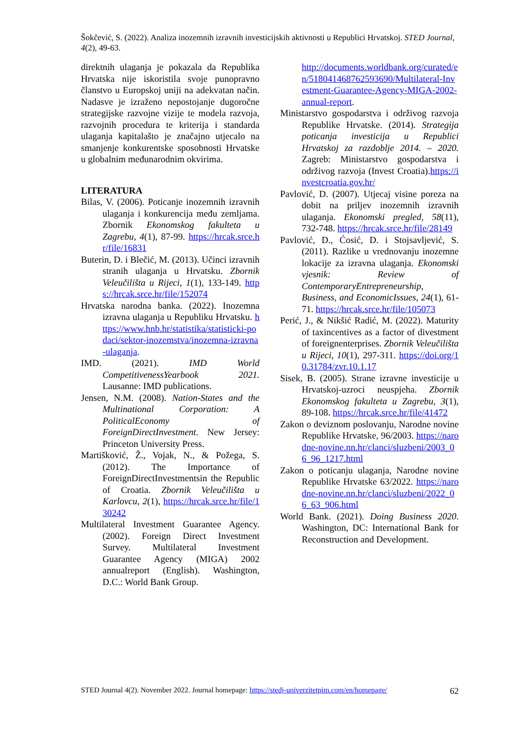Šokčević, S. (2022). Analiza inozemnih izravnih investicijskih aktivnosti u Republici Hrvatskoj. STED Journal, 4(2), 49-63.
direktnih ulaganja je pokazala da Republika Hrvatska nije iskoristila svoje punopravno članstvo u Europskoj uniji na adekvatan način. Nadasve je izraženo nepostojanje dugoročne strategijske razvojne vizije te modela razvoja, razvojnih procedura te kriterija i standarda ulaganja kapitalašto je značajno utjecalo na smanjenje konkurentske sposobnosti Hrvatske u globalnim međunarodnim okvirima.
LITERATURA
Bilas, V. (2006). Poticanje inozemnih izravnih ulaganja i konkurencija među zemljama. Zbornik Ekonomskog fakulteta u Zagrebu, 4(1), 87-99. https://hrcak.srce.hr/file/16831
Buterin, D. i Blečić, M. (2013). Učinci izravnih stranih ulaganja u Hrvatsku. Zbornik Veleučilišta u Rijeci, 1(1), 133-149. https://hrcak.srce.hr/file/152074
Hrvatska narodna banka. (2022). Inozemna izravna ulaganja u Republiku Hrvatsku. https://www.hnb.hr/statistika/statisticki-podaci/sektor-inozemstva/inozemna-izravna-ulaganja.
IMD. (2021). IMD World CompetitivenessYearbook 2021. Lausanne: IMD publications.
Jensen, N.M. (2008). Nation-States and the Multinational Corporation: A PoliticalEconomy of ForeignDirectInvestment. New Jersey: Princeton University Press.
Martišković, Ž., Vojak, N., & Požega, S. (2012). The Importance of ForeignDirectInvestmentsin the Republic of Croatia. Zbornik Veleučilišta u Karlovcu, 2(1), https://hrcak.srce.hr/file/130242
Multilateral Investment Guarantee Agency. (2002). Foreign Direct Investment Survey. Multilateral Investment Guarantee Agency (MIGA) 2002 annualreport (English). Washington, D.C.: World Bank Group.
http://documents.worldbank.org/curated/en/518041468762593690/Multilateral-Investment-Guarantee-Agency-MIGA-2002-annual-report.
Ministarstvo gospodarstva i održivog razvoja Republike Hrvatske. (2014). Strategija poticanja investicija u Republici Hrvatskoj za razdoblje 2014. – 2020. Zagreb: Ministarstvo gospodarstva i održivog razvoja (Invest Croatia).https://investcroatia.gov.hr/
Pavlović, D. (2007). Utjecaj visine poreza na dobit na priljev inozemnih izravnih ulaganja. Ekonomski pregled, 58(11), 732-748. https://hrcak.srce.hr/file/28149
Pavlović, D., Ćosić, D. i Stojsavljević, S. (2011). Razlike u vrednovanju inozemne lokacije za izravna ulaganja. Ekonomski vjesnik: Review of ContemporaryEntrepreneurship, Business, and EconomicIssues, 24(1), 61-71. https://hrcak.srce.hr/file/105073
Perić, J., & Nikšić Radić, M. (2022). Maturity of taxincentives as a factor of divestment of foreignenterprises. Zbornik Veleučilišta u Rijeci, 10(1), 297-311. https://doi.org/10.31784/zvr.10.1.17
Sisek, B. (2005). Strane izravne investicije u Hrvatskoj-uzroci neuspjeha. Zbornik Ekonomskog fakulteta u Zagrebu, 3(1), 89-108. https://hrcak.srce.hr/file/41472
Zakon o deviznom poslovanju, Narodne novine Republike Hrvatske, 96/2003. https://narodne-novine.nn.hr/clanci/sluzbeni/2003_06_96_1217.html
Zakon o poticanju ulaganja, Narodne novine Republike Hrvatske 63/2022. https://narodne-novine.nn.hr/clanci/sluzbeni/2022_06_63_906.html
World Bank. (2021). Doing Business 2020. Washington, DC: International Bank for Reconstruction and Development.
STED Journal 4(2). November 2022. Journal homepage: https://stedj-univerzitetpim.com/en/homepage/ 62